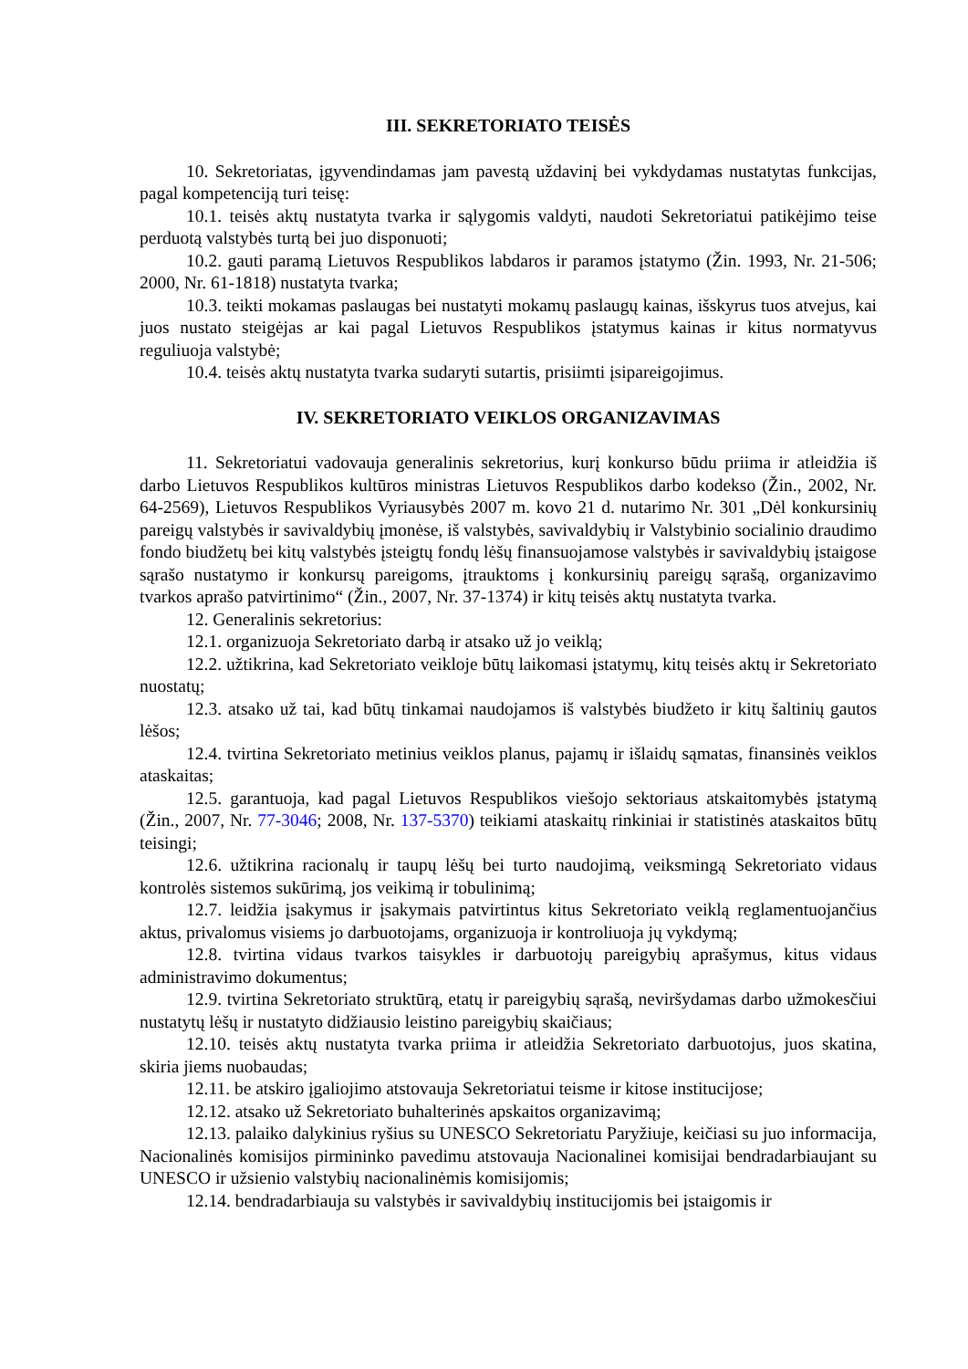III. SEKRETORIATO TEISĖS
10. Sekretoriatas, įgyvendindamas jam pavestą uždavinį bei vykdydamas nustatytas funkcijas, pagal kompetenciją turi teisę:
10.1. teisės aktų nustatyta tvarka ir sąlygomis valdyti, naudoti Sekretoriatui patikėjimo teise perduotą valstybės turtą bei juo disponuoti;
10.2. gauti paramą Lietuvos Respublikos labdaros ir paramos įstatymo (Žin. 1993, Nr. 21-506; 2000, Nr. 61-1818) nustatyta tvarka;
10.3. teikti mokamas paslaugas bei nustatyti mokamų paslaugų kainas, išskyrus tuos atvejus, kai juos nustato steigėjas ar kai pagal Lietuvos Respublikos įstatymus kainas ir kitus normatyvus reguliuoja valstybė;
10.4. teisės aktų nustatyta tvarka sudaryti sutartis, prisiimti įsipareigojimus.
IV. SEKRETORIATO VEIKLOS ORGANIZAVIMAS
11. Sekretoriatui vadovauja generalinis sekretorius, kurį konkurso būdu priima ir atleidžia iš darbo Lietuvos Respublikos kultūros ministras Lietuvos Respublikos darbo kodekso (Žin., 2002, Nr. 64-2569), Lietuvos Respublikos Vyriausybės 2007 m. kovo 21 d. nutarimo Nr. 301 „Dėl konkursinių pareigų valstybės ir savivaldybių įmonėse, iš valstybės, savivaldybių ir Valstybinio socialinio draudimo fondo biudžetų bei kitų valstybės įsteigtų fondų lėšų finansuojamose valstybės ir savivaldybių įstaigose sąrašo nustatymo ir konkursų pareigoms, įtrauktoms į konkursinių pareigų sąrašą, organizavimo tvarkos aprašo patvirtinimo“ (Žin., 2007, Nr. 37-1374) ir kitų teisės aktų nustatyta tvarka.
12. Generalinis sekretorius:
12.1. organizuoja Sekretoriato darbą ir atsako už jo veiklą;
12.2. užtikrina, kad Sekretoriato veikloje būtų laikomasi įstatymų, kitų teisės aktų ir Sekretoriato nuostatų;
12.3. atsako už tai, kad būtų tinkamai naudojamos iš valstybės biudžeto ir kitų šaltinių gautos lėšos;
12.4. tvirtina Sekretoriato metinius veiklos planus, pajamų ir išlaidų sąmatas, finansinės veiklos ataskaitas;
12.5. garantuoja, kad pagal Lietuvos Respublikos viešojo sektoriaus atskaitomybės įstatymą (Žin., 2007, Nr. 77-3046; 2008, Nr. 137-5370) teikiami ataskaitų rinkiniai ir statistinės ataskaitos būtų teisingi;
12.6. užtikrina racionalų ir taupų lėšų bei turto naudojimą, veiksmingą Sekretoriato vidaus kontrolės sistemos sukūrimą, jos veikimą ir tobulinimą;
12.7. leidžia įsakymus ir įsakymais patvirtintus kitus Sekretoriato veiklą reglamentuojančius aktus, privalomus visiems jo darbuotojams, organizuoja ir kontroliuoja jų vykdymą;
12.8. tvirtina vidaus tvarkos taisykles ir darbuotojų pareigybių aprašymus, kitus vidaus administravimo dokumentus;
12.9. tvirtina Sekretoriato struktūrą, etatų ir pareigybių sąrašą, neviršydamas darbo užmokesčiui nustatytų lėšų ir nustatyto didžiausio leistino pareigybių skaičiaus;
12.10. teisės aktų nustatyta tvarka priima ir atleidžia Sekretoriato darbuotojus, juos skatina, skiria jiems nuobaudas;
12.11. be atskiro įgaliojimo atstovauja Sekretoriatui teisme ir kitose institucijose;
12.12. atsako už Sekretoriato buhalterinės apskaitos organizavimą;
12.13. palaiko dalykinius ryšius su UNESCO Sekretoriatu Paryžiuje, keičiasi su juo informacija, Nacionalinės komisijos pirmininko pavedimu atstovauja Nacionalinei komisijai bendradarbiaujant su UNESCO ir užsienio valstybių nacionalinėmis komisijomis;
12.14. bendradarbiauja su valstybės ir savivaldybių institucijomis bei įstaigomis ir